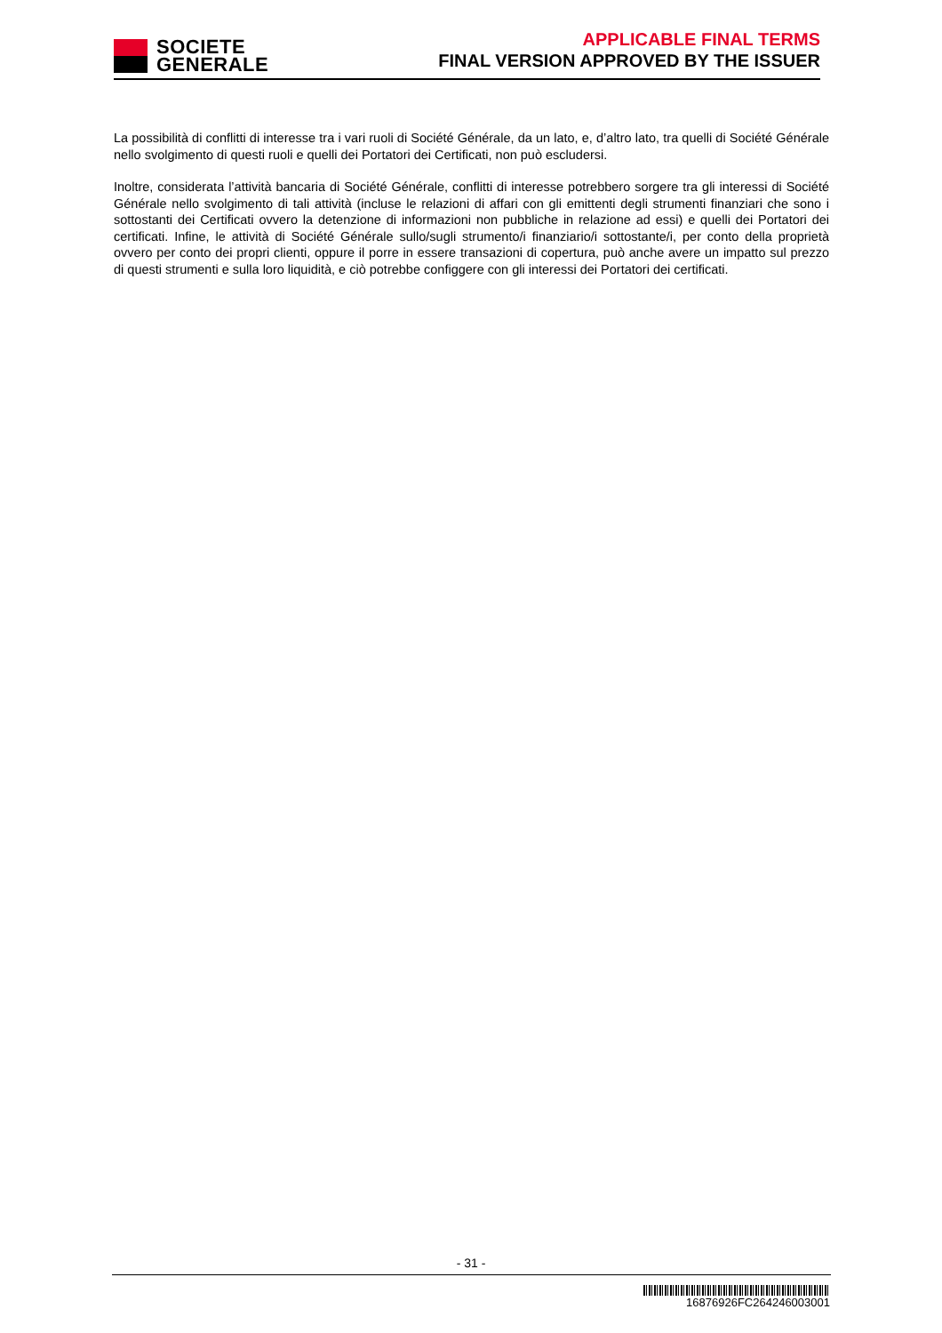SOCIETE
GENERALE
APPLICABLE FINAL TERMS
FINAL VERSION APPROVED BY THE ISSUER
La possibilità di conflitti di interesse tra i vari ruoli di Société Générale, da un lato, e, d’altro lato, tra quelli di Société Générale nello svolgimento di questi ruoli e quelli dei Portatori dei Certificati, non può escludersi.
Inoltre, considerata l’attività bancaria di Société Générale, conflitti di interesse potrebbero sorgere tra gli interessi di Société Générale nello svolgimento di tali attività (incluse le relazioni di affari con gli emittenti degli strumenti finanziari che sono i sottostanti dei Certificati ovvero la detenzione di informazioni non pubbliche in relazione ad essi) e quelli dei Portatori dei certificati. Infine, le attività di Société Générale sullo/sugli strumento/i finanziario/i sottostante/i, per conto della proprietà ovvero per conto dei propri clienti, oppure il porre in essere transazioni di copertura, può anche avere un impatto sul prezzo di questi strumenti e sulla loro liquidità, e ciò potrebbe configgere con gli interessi dei Portatori dei certificati.
- 31 -
16876926FC264246003001